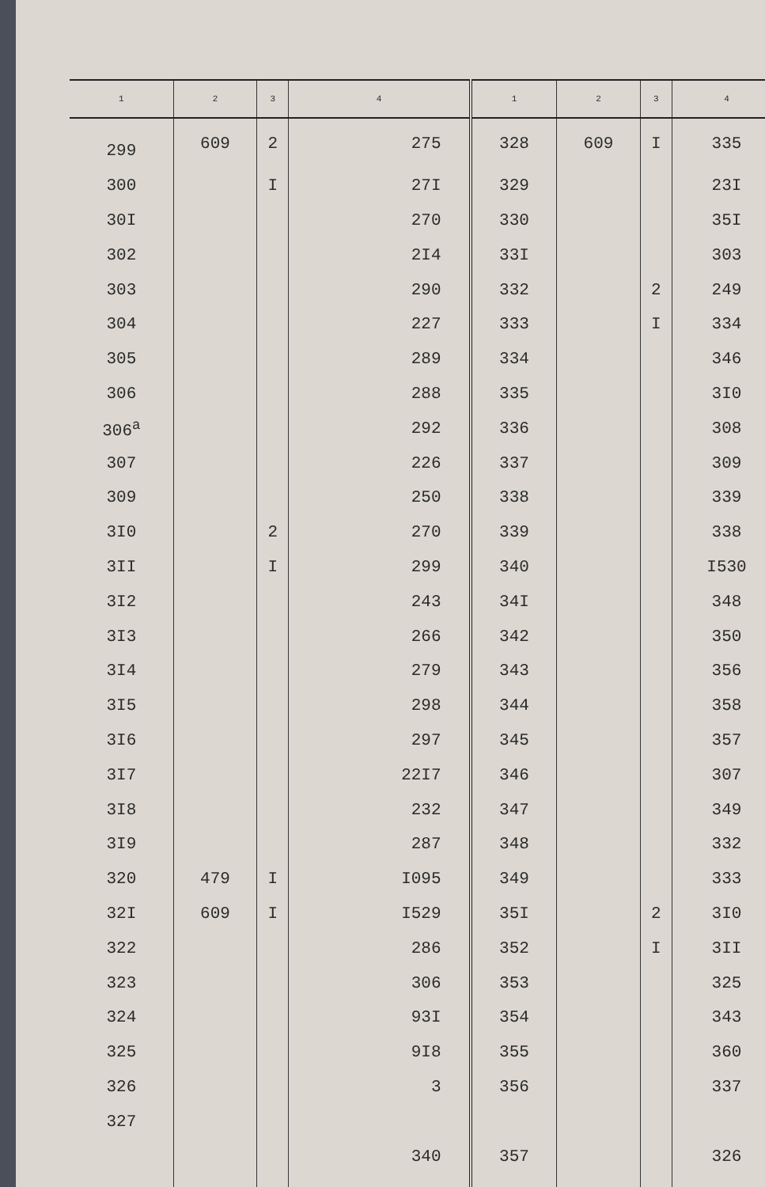| 1 | 2 | 3 | 4 | 1 | 2 | 3 | 4 |
| --- | --- | --- | --- | --- | --- | --- | --- |
| 299 | 609 | 2 | 275 | 328 | 609 | I | 335 |
| 300 | | I | 27I | 329 | | | 23I |
| 30I | | | 270 | 330 | | | 35I |
| 302 | | | 2I4 | 33I | | | 303 |
| 303 | | | 290 | 332 | | 2 | 249 |
| 304 | | | 227 | 333 | | I | 334 |
| 305 | | | 289 | 334 | | | 346 |
| 306 | | | 288 | 335 | | | 3I0 |
| 306<sup>a</sup> | | | 292 | 336 | | | 308 |
| 307 | | | 226 | 337 | | | 309 |
| 309 | | | 250 | 338 | | | 339 |
| 3I0 | | 2 | 270 | 339 | | | 338 |
| 3II | | I | 299 | 340 | | | I530 |
| 3I2 | | | 243 | 34I | | | 348 |
| 3I3 | | | 266 | 342 | | | 350 |
| 3I4 | | | 279 | 343 | | | 356 |
| 3I5 | | | 298 | 344 | | | 358 |
| 3I6 | | | 297 | 345 | | | 357 |
| 3I7 | | | 22I7 | 346 | | | 307 |
| 3I8 | | | 232 | 347 | | | 349 |
| 3I9 | | | 287 | 348 | | | 332 |
| 320 | 479 | I | I095 | 349 | | | 333 |
| 32I | 609 | I | I529 | 35I | | 2 | 3I0 |
| 322 | | | 286 | 352 | | I | 3II |
| 323 | | | 306 | 353 | | | 325 |
| 324 | | | 93I | 354 | | | 343 |
| 325 | | | 9I8 | 355 | | | 360 |
| 326 | | | 3 | 356 | | | 337 |
| 327 | | | 340 | 357 | | | 326 |